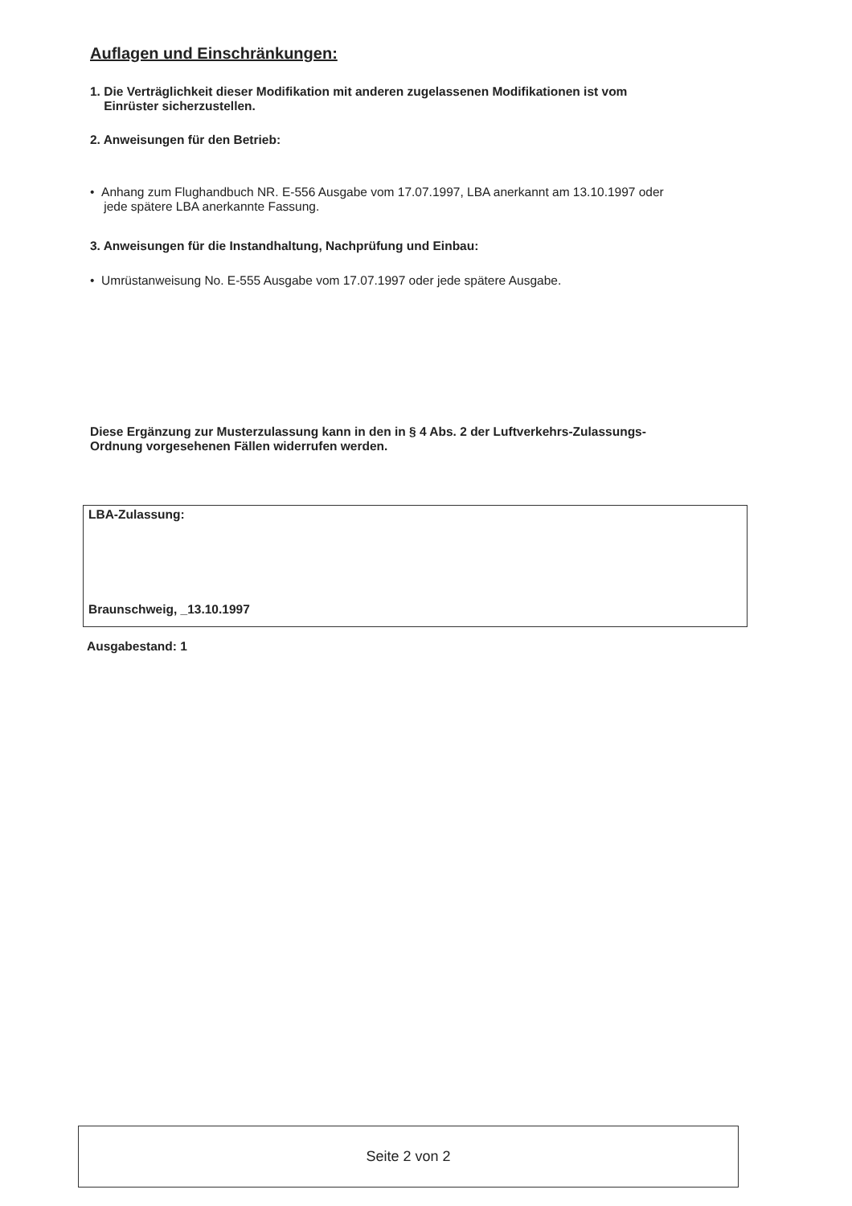Auflagen und Einschränkungen:
1. Die Verträglichkeit dieser Modifikation mit anderen zugelassenen Modifikationen ist vom
Einrüster sicherzustellen.
2. Anweisungen für den Betrieb:
• Anhang zum Flughandbuch NR. E-556 Ausgabe vom 17.07.1997, LBA anerkannt am 13.10.1997 oder
jede spätere LBA anerkannte Fassung.
3. Anweisungen für die Instandhaltung, Nachprüfung und Einbau:
• Umrüstanweisung No. E-555 Ausgabe vom 17.07.1997 oder jede spätere Ausgabe.
Diese Ergänzung zur Musterzulassung kann in den in § 4 Abs. 2 der Luftverkehrs-Zulassungs-
Ordnung vorgesehenen Fällen widerrufen werden.
LBA-Zulassung:
Braunschweig, _13.10.1997
Ausgabestand: 1
Seite 2 von 2